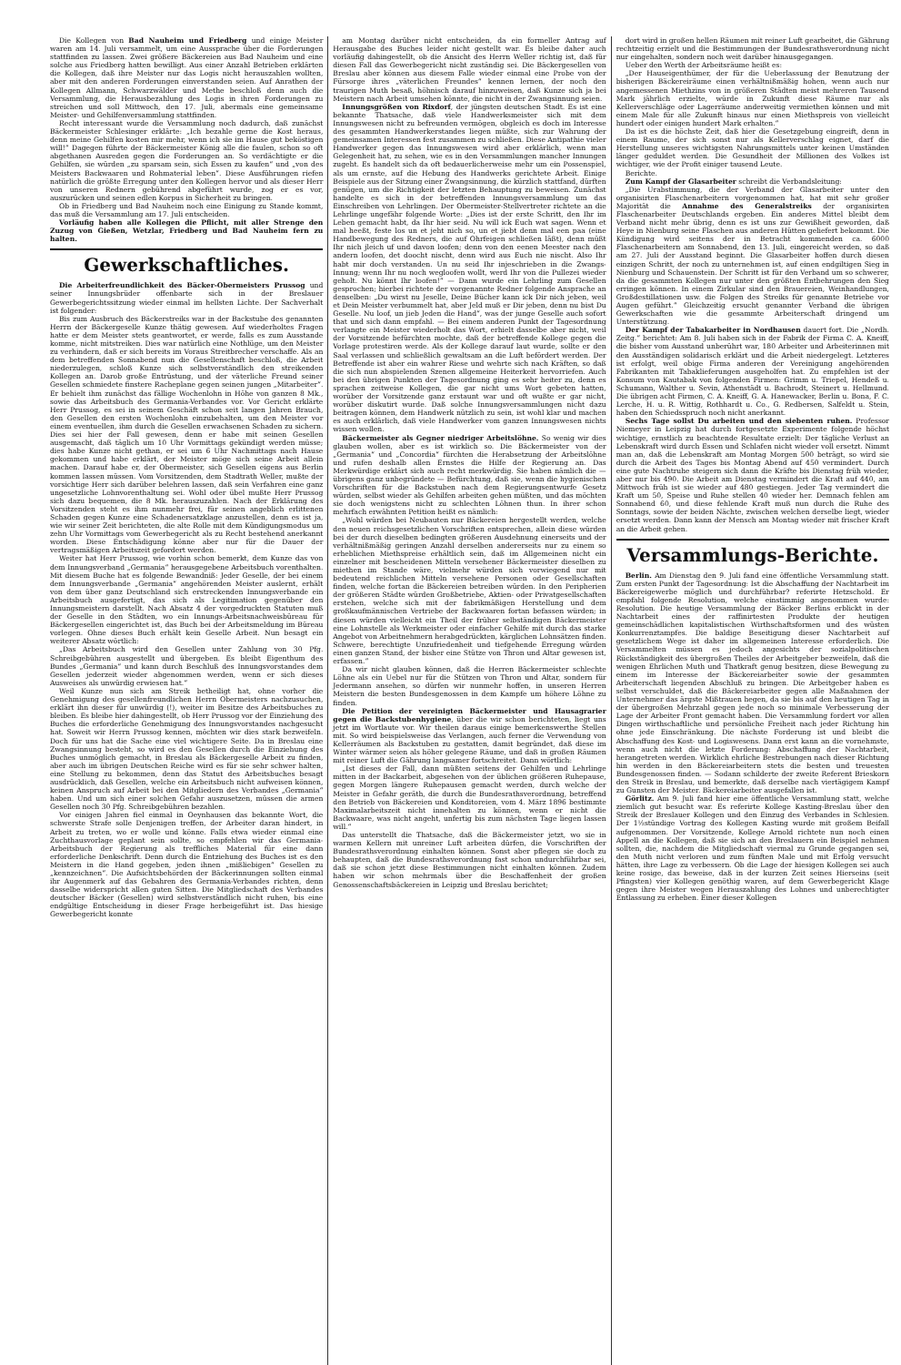Die Kollegen von Bad Nauheim und Friedberg und einige Meister waren am 14. Juli versammelt, um eine Aussprache über die Forderungen stattfinden zu lassen. Zwei größere Bäckereien aus Bad Nauheim und eine solche aus Friedberg hatten bewilligt. Aus einer Anzahl Betrieben erklärten die Kollegen, daß ihre Meister nur das Logis nicht herauszahlen wollten, aber mit den anderen Forderungen einverstanden seien. Auf Anrathen der Kollegen Allmann, Schwarzwälder und Methe beschloß denn auch die Versammlung, die Herausbezahlung des Logis in ihren Forderungen zu streichen und soll Mittwoch, den 17. Juli, abermals eine gemeinsame Meister- und Gehilfenversammlung stattfinden.
Recht interessant wurde die Versammlung noch dadurch, daß zunächst Bäckermeister Schlesinger erklärte: „Ich bezahle gerne die Kost heraus, denn meine Gehilfen kosten mir mehr, wenn ich sie im Hause gut beköstigen will!“ Dagegen führte der Bäckermeister König alle die faulen, schon so oft abgethanen Ausreden gegen die Forderungen an. So verdächtigte er die Gehilfen, sie würden „zu sparsam sein, sich Essen zu kaufen“ und „von des Meisters Backwaaren und Rohmaterial leben“. Diese Ausführungen riefen natürlich die größte Erregung unter den Kollegen hervor und als dieser Herr von unseren Rednern gebührend abgeführt wurde, zog er es vor, auszurücken und seinen edlen Korpus in Sicherheit zu bringen.
Ob in Friedberg und Bad Nauheim noch eine Einigung zu Stande kommt, das muß die Versammlung am 17. Juli entscheiden.
Vorläufig haben alle Kollegen die Pflicht, mit aller Strenge den Zuzug von Gießen, Wetzlar, Friedberg und Bad Nauheim fern zu halten.
Gewerkschaftliches.
Die Arbeiterfreundlichkeit des Bäcker-Obermeisters Prussog und seiner Innungsbrüder offenbarte sich in der Breslauer Gewerbegerichtssitzung wieder einmal im hellsten Lichte. Der Sachverhalt ist folgender:
Bis zum Ausbruch des Bäckerstreiks war in der Backstube des genannten Herrn der Bäckergeselle Kunze thätig gewesen. Auf wiederholtes Fragen hatte er dem Meister stets geantwortet, er werde, falls es zum Ausstande komme, nicht mitstreiken. Dies war natürlich eine Nothlüge, um den Meister zu verhindern, daß er sich bereits im Voraus Streitbrecher verschaffe. Als an dem betreffenden Sonnabend nun die Gesellenschaft beschloß, die Arbeit niederzulegen, schloß Kunze sich selbstverständlich den streikenden Kollegen an. Darob große Entrüstung, und der väterliche Freund seiner Gesellen schmiedete finstere Racheplane gegen seinen jungen „Mitarbeiter“. Er behielt ihm zunächst das fällige Wochenlohn in Höhe von ganzen 8 Mk., sowie das Arbeitsbuch des Germania-Verbandes vor. Vor Gericht erklärte Herr Prussog, es sei in seinem Geschäft schon seit langen Jahren Brauch, den Gesellen den ersten Wochenlohn einzubehalten, um den Meister vor einem eventuellen, ihm durch die Gesellen erwachsenen Schaden zu sichern. Dies sei hier der Fall gewesen, denn er habe mit seinen Gesellen ausgemacht, daß täglich um 10 Uhr Vormittags gekündigt werden müsse; dies habe Kunze nicht gethan, er sei um 6 Uhr Nachmittags nach Hause gekommen und habe erklärt, der Meister möge sich seine Arbeit allein machen. Darauf habe er, der Obermeister, sich Gesellen eigens aus Berlin kommen lassen müssen. Vom Vorsitzenden, dem Stadtrath Weller, mußte der vorsichtige Herr sich darüber belehren lassen, daß sein Verfahren eine ganz ungesetzliche Lohnvorenthaltung sei. Wohl oder übel mußte Herr Prussog sich dazu bequemen, die 8 Mk. herauszuzahlen. Nach der Erklärung des Vorsitzenden steht es ihm nunmehr frei, für seinen angeblich erlittenen Schaden gegen Kunze eine Schadenersatzklage anzustellen, denn es ist ja, wie wir seiner Zeit berichteten, die alte Rolle mit dem Kündigungsmodus um zehn Uhr Vormittags vom Gewerbegericht als zu Recht bestehend anerkannt worden. Diese Entschädigung könne aber nur für die Dauer der vertragsmäßigen Arbeitszeit gefordert werden.
Weiter hat Herr Prussog, wie vorhin schon bemerkt, dem Kunze das von dem Innungsverband „Germania“ herausgegebene Arbeitsbuch vorenthalten. Mit diesem Buche hat es folgende Bewandniß: Jeder Geselle, der bei einem dem Innungsverbande „Germania“ angehörenden Meister auslernt, erhält von dem über ganz Deutschland sich erstreckenden Innungsverbande ein Arbeitsbuch ausgefertigt, das sich als Legitimation gegenüber den Innungsmeistern darstellt. Nach Absatz 4 der vorgedruckten Statuten muß der Geselle in den Städten, wo ein Innungs-Arbeitsnachweisbüreau für Bäckergesellen eingerichtet ist, das Buch bei der Arbeitsmeldung im Büreau vorlegen. Ohne dieses Buch erhält kein Geselle Arbeit. Nun besagt ein weiterer Absatz wörtlich:
„Das Arbeitsbuch wird den Gesellen unter Zahlung von 30 Pfg. Schreibgebühren ausgestellt und übergeben. Es bleibt Eigenthum des Bundes „Germania“ und kann durch Beschluß des Innungsvorstandes dem Gesellen jederzeit wieder abgenommen werden, wenn er sich dieses Ausweises als unwürdig erwiesen hat.“
Weil Kunze nun sich am Streik betheiligt hat, ohne vorher die Genehmigung des gesellenfreundlichen Herrn Obermeisters nachzusuchen, erklärt ihn dieser für unwürdig (!), weiter im Besitze des Arbeitsbuches zu bleiben. Es bleibe hier dahingestellt, ob Herr Prussog vor der Einziehung des Buches die erforderliche Genehmigung des Innungsvorstandes nachgesucht hat. Soweit wir Herrn Prussog kennen, möchten wir dies stark bezweifeln. Doch für uns hat die Sache eine viel wichtigere Seite. Da in Breslau eine Zwangsinnung besteht, so wird es den Gesellen durch die Einziehung des Buches unmöglich gemacht, in Breslau als Bäckergeselle Arbeit zu finden, aber auch im übrigen Deutschen Reiche wird es für sie sehr schwer halten, eine Stellung zu bekommen, denn das Statut des Arbeitsbuches besagt ausdrücklich, daß Gesellen, welche ein Arbeitsbuch nicht aufweisen können, keinen Anspruch auf Arbeit bei den Mitgliedern des Verbandes „Germania“ haben. Und um sich einer solchen Gefahr auszusetzen, müssen die armen Gesellen noch 30 Pfg. Schreibgebühren bezahlen.
Vor einigen Jahren fiel einmal in Oeynhausen das bekannte Wort, die schwerste Strafe solle Denjenigen treffen, der Arbeiter daran hindert, in Arbeit zu treten, wo er wolle und könne. Falls etwa wieder einmal eine Zuchthausvorlage geplant sein sollte, so empfehlen wir das Germania-Arbeitsbuch der Regierung als treffliches Material für eine dann erforderliche Denkschrift. Denn durch die Entziehung des Buches ist es den Meistern in die Hand gegeben, jeden ihnen „mißliebigen“ Gesellen zu „kennzeichnen“. Die Aufsichtsbehörden der Bäckerinnungen sollten einmal ihr Augenmerk auf das Gebahren des Germania-Verbandes richten, denn dasselbe widerspricht allen guten Sitten. Die Mitgliedschaft des Verbandes deutscher Bäcker (Gesellen) wird selbstverständlich nicht ruhen, bis eine endgültige Entscheidung in dieser Frage herbeigeführt ist. Das hiesige Gewerbegericht konnte
am Montag darüber nicht entscheiden, da ein formeller Antrag auf Herausgabe des Buches leider nicht gestellt war. Es bleibe daher auch vorläufig dahingestellt, ob die Ansicht des Herrn Weller richtig ist, daß für diesen Fall das Gewerbegericht nicht zuständig sei. Die Bäckergesellen von Breslau aber können aus diesem Falle wieder einmal eine Probe von der Fürsorge ihres „väterlichen Freundes“ kennen lernen, der noch den traurigen Muth besaß, höhnisch darauf hinzuweisen, daß Kunze sich ja bei Meistern nach Arbeit umsehen könnte, die nicht in der Zwangsinnung seien.
Innungsgrößen von Rixdorf, der jüngsten deutschen Stadt. Es ist eine bekannte Thatsache, daß viele Handwerksmeister sich mit dem Innungswesen nicht zu befreunden vermögen, obgleich es doch im Interesse des gesammten Handwerkerstandes liegen müßte, sich zur Wahrung der gemeinsamen Interessen fest zusammen zu schließen. Diese Antipathie vieler Handwerker gegen das Innungswesen wird aber erklärlich, wenn man Gelegenheit hat, zu sehen, wie es in den Versammlungen mancher Innungen zugeht. Es handelt sich da oft bedauerlicherweise mehr um ein Possenspiel, als um ernste, auf die Hebung des Handwerks gerichtete Arbeit. Einige Beispiele aus der Sitzung einer Zwangsinnung, die kürzlich stattfand, dürften genügen, um die Richtigkeit der letzten Behauptung zu beweisen. Zunächst handelte es sich in der betreffenden Innungsversammlung um das Einschreiben von Lehrlingen. Der Obermeister-Stellvertreter richtete an die Lehrlinge ungefähr folgende Worte: „Dies ist der erste Schritt, den Ihr im Leben gemacht habt, da Ihr hier seid. Nu will ick Euch wat sagen. Wenn et mal heeßt, feste los un et jeht nich so, un et jiebt denn mal een paa (eine Handbewegung des Redners, die auf Ohrfeigen schließen läßt), denn müßt Ihr nich jleich uf und davon loofen; denn von den eenen Meester nach den andern loofen, det doocht nischt, denn wird aus Euch nie nischt. Also Ihr habt mir doch verstanden. Un nu seid Ihr injeschrieben in die Zwangs-Innung; wenn Ihr nu noch wegloofen wollt, werd Ihr von die Pullezei wieder geholt. Nu könnt Ihr loofen!“ — Dann wurde ein Lehrling zum Gesellen gesprochen; hierbei richtete der vorgenannte Redner folgende Ansprache an denselben: „Du wirst nu Jeselle, Deine Bücher kann ick Dir nich jeben, weil et Dein Meister verbummelt hat, aber Jeld muß er Dir jeben, denn nu bist Du Geselle. Nu loof, un jieb Jeden die Hand“, was der junge Geselle auch sofort that und sich dann empfahl. — Bei einem anderen Punkt der Tagesordnung verlangte ein Meister wiederholt das Wort, erhielt dasselbe aber nicht, weil der Vorsitzende befürchten mochte, daß der betreffende Kollege gegen die Vorlage protestiren werde. Als der Kollege darauf laut wurde, sollte er den Saal verlassen und schließlich gewaltsam an die Luft befördert werden. Der Betreffende ist aber ein wahrer Riese und wehrte sich nach Kräften, so daß die sich nun abspielenden Szenen allgemeine Heiterkeit hervorriefen. Auch bei den übrigen Punkten der Tagesordnung ging es sehr heiter zu, denn es sprachen zeitweise Kollegen, die gar nicht ums Wort gebeten hatten, worüber der Vorsitzende ganz erstaunt war und oft wußte er gar nicht, worüber diskutirt wurde. Daß solche Innungsversammlungen nicht dazu beitragen können, dem Handwerk nützlich zu sein, ist wohl klar und machen es auch erklärlich, daß viele Handwerker vom ganzen Innungswesen nichts wissen wollen.
Bäckermeister als Gegner niedriger Arbeitslöhne. So wenig wir dies glauben wollen, aber es ist wirklich so. Die Bäckermeister von der „Germania“ und „Concordia“ fürchten die Herabsetzung der Arbeitslöhne und rufen deshalb allen Ernstes die Hilfe der Regierung an. Das Merkwürdige erklärt sich auch recht merkwürdig. Sie haben nämlich die — übrigens ganz unbegründete — Befürchtung, daß sie, wenn die hygienischen Vorschriften für die Backstuben nach dem Regierungsentwurfe Gesetz würden, selbst wieder als Gehilfen arbeiten gehen müßten, und das möchten sie doch wenigstens nicht zu schlechten Löhnen thun. In ihrer schon mehrfach erwähnten Petition heißt es nämlich:
„Wohl würden bei Neubauten nur Bäckereien hergestellt werden, welche den neuen reichsgesetzlichen Vorschriften entsprechen, allein diese würden bei der durch dieselben bedingten größeren Ausdehnung einerseits und der verhältnißmäßig geringen Anzahl derselben andererseits nur zu einem so erheblichen Miethspreise erhältlich sein, daß im Allgemeinen nicht ein einzelner mit bescheidenen Mitteln versehener Bäckermeister dieselben zu miethen im Stande wäre, vielmehr würden sich vorwiegend nur mit bedeutend reichlichen Mitteln versehene Personen oder Gesellschaften finden, welche fortan die Bäckereien betreiben würden. In den Peripherien der größeren Städte würden Großbetriebe, Aktien- oder Privatgesellschaften erstehen, welche sich mit der fabrikmäßigen Herstellung und dem großkaufmännischen Vertriebe der Backwaaren fortan befassen würden; in diesen würden vielleicht ein Theil der früher selbständigen Bäckermeister eine Lohnstelle als Werkmeister oder einfacher Gehilfe mit durch das starke Angebot von Arbeitnehmern herabgedrückten, kärglichen Lohnsätzen finden. Schwere, berechtigte Unzufriedenheit und tiefgehende Erregung würden einen ganzen Stand, der bisher eine Stütze von Thron und Altar gewesen ist, erfassen.“
Da wir nicht glauben können, daß die Herren Bäckermeister schlechte Löhne als ein Uebel nur für die Stützen von Thron und Altar, sondern für Jedermann ansehen, so dürfen wir nunmehr hoffen, in unseren Herren Meistern die besten Bundesgenossen in dem Kampfe um höhere Löhne zu finden.
Die Petition der vereinigten Bäckermeister und Hausagrarier gegen die Backstubenhygiene, über die wir schon berichteten, liegt uns jetzt im Wortlaute vor. Wir theilen daraus einige bemerkenswerthe Stellen mit. So wird beispielsweise das Verlangen, auch ferner die Verwendung von Kellerräumen als Backstuben zu gestatten, damit begründet, daß diese im Winter wärmer seien als höher gelegene Räume, und daß in großen Räumen mit reiner Luft die Gährung langsamer fortschreitet. Dann wörtlich:
„Ist dieses der Fall, dann müßten seitens der Gehilfen und Lehrlinge mitten in der Backarbeit, abgesehen von der üblichen größeren Ruhepause, gegen Morgen längere Ruhepausen gemacht werden, durch welche der Meister in Gefahr geräth, die durch die Bundesrathsverordnung, betreffend den Betrieb von Bäckereien und Konditoreien, vom 4. März 1896 bestimmte Maximalarbeitszeit nicht innehalten zu können, wenn er nicht die Backwaare, was nicht angeht, unfertig bis zum nächsten Tage liegen lassen will.“
Das unterstellt die Thatsache, daß die Bäckermeister jetzt, wo sie in warmen Kellern mit unreiner Luft arbeiten dürfen, die Vorschriften der Bundesrathsverordnung einhalten können. Sonst aber pflegen sie doch zu behaupten, daß die Bundesrathsverordnung fast schon undurchführbar sei, daß sie schon jetzt diese Bestimmungen nicht einhalten können. Zudem haben wir schon mehrmals über die Beschaffenheit der großen Genossenschaftsbäckereien in Leipzig und Breslau berichtet;
dort wird in großen hellen Räumen mit reiner Luft gearbeitet, die Gährung rechtzeitig erzielt und die Bestimmungen der Bundesrathsverordnung nicht nur eingehalten, sondern noch weit darüber hinausgegangen.
Ueber den Werth der Arbeitsräume heißt es:
„Der Hauseigenthümer, der für die Ueberlassung der Benutzung der bisherigen Bäckereiräume einen verhältnißmäßig hohen, wenn auch nur angemessenen Miethzins von in größeren Städten meist mehreren Tausend Mark jährlich erzielte, würde in Zukunft diese Räume nur als Kellerverschläge oder Lagerräume anderweitig vermiethen können und mit einem Male für alle Zukunft hinaus nur einen Miethspreis von vielleicht hundert oder einigen hundert Mark erhalten.“
Da ist es die höchste Zeit, daß hier die Gesetzgebung eingreift, denn in einem Raume, der sich sonst nur als Kellerverschlag eignet, darf die Herstellung unseres wichtigsten Nahrungsmittels unter keinen Umständen länger geduldet werden. Die Gesundheit der Millionen des Volkes ist wichtiger, wie der Profit einiger tausend Leute.
Berichte.
Zum Kampf der Glasarbeiter schreibt die Verbandsleitung:
„Die Urabstimmung, die der Verband der Glasarbeiter unter den organisirten Flaschenarbeitern vorgenommen hat, hat mit sehr großer Majorität die Annahme des Generalstreiks der organisirten Flaschenarbeiter Deutschlands ergeben. Ein anderes Mittel bleibt dem Verband nicht mehr übrig, denn es ist uns zur Gewißheit geworden, daß Heye in Nienburg seine Flaschen aus anderen Hütten geliefert bekommt. Die Kündigung wird seitens der in Betracht kommenden ca. 6000 Flaschenarbeitern am Sonnabend, den 13. Juli, eingereicht werden, so daß am 27. Juli der Ausstand beginnt. Die Glasarbeiter hoffen durch diesen einzigen Schritt, der noch zu unternehmen ist, auf einen endgiltigen Sieg in Nienburg und Schauenstein. Der Schritt ist für den Verband um so schwerer, da die gesammten Kollegen nur unter den größten Entbehrungen den Sieg erringen können. In einem Zirkular sind den Brauereien, Weinhandlungen, Großdestillationen usw. die Folgen des Streiks für genannte Betriebe vor Augen geführt.“ Gleichzeitig ersucht genannter Verband die übrigen Gewerkschaften wie die gesammte Arbeiterschaft dringend um Unterstützung.
Der Kampf der Tabakarbeiter in Nordhausen dauert fort. Die „Nordh. Zeitg.“ berichtet: Am 8. Juli haben sich in der Fabrik der Firma C. A. Kneiff, die bisher vom Ausstand unberührt war, 180 Arbeiter und Arbeiterinnen mit den Ausständigen solidarisch erklärt und die Arbeit niedergelegt. Letzteres ist erfolgt, weil obige Firma anderen der Vereinigung angehörenden Fabrikanten mit Tabaklieferungen ausgeholfen hat. Zu empfehlen ist der Konsum von Kautabak von folgenden Firmen: Grimm u. Triepel, Hendeß u. Schumann, Walther u. Sevin, Athenstädt u. Bachrodt, Steinert u. Hellmund. Die übrigen acht Firmen, C. A. Kneiff, G. A. Hanewacker, Berlin u. Bona, F. C. Lerche, H. u. R. Wittig, Rothhardt u. Co., G. Redbersen, Salfeldt u. Stein, haben den Schiedsspruch noch nicht anerkannt.
Sechs Tage sollst Du arbeiten und den siebenten ruhen. Professor Niemeyer in Leipzig hat durch fortgesetzte Experimente folgende höchst wichtige, ernstlich zu beachtende Resultate erzielt: Der tägliche Verlust an Lebenskraft wird durch Essen und Schlafen nicht wieder voll ersetzt. Nimmt man an, daß die Lebenskraft am Montag Morgen 500 beträgt, so wird sie durch die Arbeit des Tages bis Montag Abend auf 450 vermindert. Durch eine gute Nachtruhe steigern sich dann die Kräfte bis Dienstag früh wieder, aber nur bis 490. Die Arbeit am Dienstag vermindert die Kraft auf 440, am Mittwoch früh ist sie wieder auf 480 gestiegen. Jeder Tag vermindert die Kraft um 50, Speise und Ruhe stellen 40 wieder her. Demnach fehlen am Sonnabend 60, und diese fehlende Kraft muß nun durch die Ruhe des Sonntags, sowie der beiden Nächte, zwischen welchen derselbe liegt, wieder ersetzt werden. Dann kann der Mensch am Montag wieder mit frischer Kraft an die Arbeit gehen.
Versammlungs-Berichte.
Berlin. Am Dienstag den 9. Juli fand eine öffentliche Versammlung statt. Zum ersten Punkt der Tagesordnung: Ist die Abschaffung der Nachtarbeit im Bäckereigewerbe möglich und durchführbar? referirte Hetzschold. Er empfahl folgende Resolution, welche einstimmig angenommen wurde: Resolution. Die heutige Versammlung der Bäcker Berlins erblickt in der Nachtarbeit eines der raffinirtesten Produkte der heutigen gemeinschädlichen kapitalistischen Wirthschaftsformen und des wüsten Konkurrenztampfes. Die baldige Beseitigung dieser Nachtarbeit auf gesetzlichem Wege ist daher im allgemeinen Interesse erforderlich. Die Versammelten müssen es jedoch angesichts der sozialpolitischen Rückständigkeit des übergroßen Theiles der Arbeitgeber bezweifeln, daß die wenigen Ehrlichen Muth und Thatkraft genug besitzen, diese Bewegung zu einem im Interesse der Bäckereiarbeiter sowie der gesammten Arbeiterschaft liegenden Abschluß zu bringen. Die Arbeitgeber haben es selbst verschuldet, daß die Bäckereiarbeiter gegen alle Maßnahmen der Unternehmer das ärgste Mißtrauen hegen, da sie bis auf den heutigen Tag in der übergroßen Mehrzahl gegen jede noch so minimale Verbesserung der Lage der Arbeiter Front gemacht haben. Die Versammlung fordert vor allen Dingen wirthschaftliche und persönliche Freiheit nach jeder Richtung hin ohne jede Einschränkung. Die nächste Forderung ist und bleibt die Abschaffung des Kost- und Logiswesens. Dann erst kann an die vornehmste, wenn auch nicht die letzte Forderung: Abschaffung der Nachtarbeit, herangetreten werden. Wirklich ehrliche Bestrebungen nach dieser Richtung hin werden in den Bäckereiarbeitern stets die besten und treuesten Bundesgenossen finden. — Sodann schilderte der zweite Referent Brieskorn den Streik in Breslau, und bemerkte, daß derselbe nach viertägigem Kampf zu Gunsten der Meister. Bäckereiarbeiter ausgefallen ist.
Görlitz. Am 9. Juli fand hier eine öffentliche Versammlung statt, welche ziemlich gut besucht war. Es referirte Kollege Kasting-Breslau über den Streik der Breslauer Kollegen und den Einzug des Verbandes in Schlesien. Der 1½stündige Vortrag des Kollegen Kasting wurde mit großem Beifall aufgenommen. Der Vorsitzende, Kollege Arnold richtete nun noch einen Appell an die Kollegen, daß sie sich an den Breslauern ein Beispiel nehmen sollten, die, nachdem die Mitgliedschaft viermal zu Grunde gegangen sei, den Muth nicht verloren und zum fünften Male und mit Erfolg versucht hätten, ihre Lage zu verbessern. Ob die Lage der hiesigen Kollegen sei auch keine rosige, das beweise, daß in der kurzen Zeit seines Hierseins (seit Pfingsten) vier Kollegen genöthig waren, auf dem Gewerbegericht Klage gegen ihre Meister wegen Herauszahlung des Lohnes und unberechtigter Entlassung zu erheben. Einer dieser Kollegen